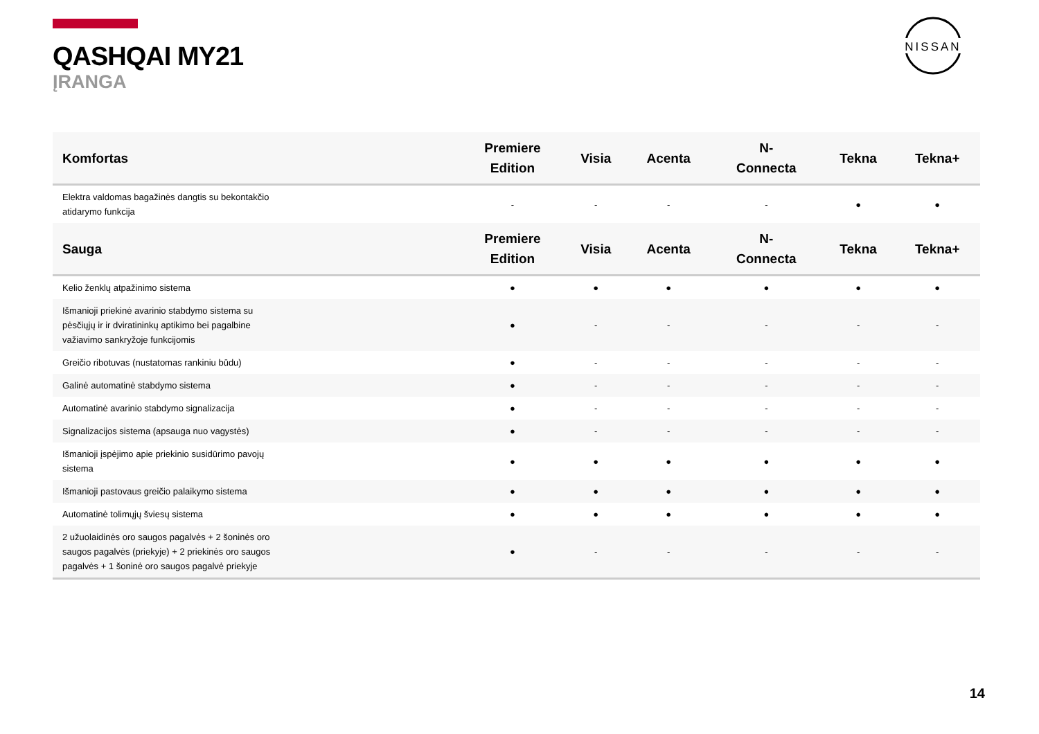QASHQAI MY21
ĮRANGA
NISSAN
| Komfortas | Premiere Edition | Visia | Acenta | N- Connecta | Tekna | Tekna+ |
| --- | --- | --- | --- | --- | --- | --- |
| Elektra valdomas bagažinės dangtis su bekontakčio atidarymo funkcija | - | - | - | - | ● | ● |
| Sauga | Premiere Edition | Visia | Acenta | N- Connecta | Tekna | Tekna+ |
| Kelio ženklų atpažinimo sistema | ● | ● | ● | ● | ● | ● |
| Išmanioji priekinė avarinio stabdymo sistema su pėsčiųjų ir ir dviratininkų aptikimo bei pagalbine važiavimo sankryžoje funkcijomis | ● | - | - | - | - | - |
| Greičio ribotuvas (nustatomas rankiniu būdu) | ● | - | - | - | - | - |
| Galinė automatinė stabdymo sistema | ● | - | - | - | - | - |
| Automatinė avarinio stabdymo signalizacija | ● | - | - | - | - | - |
| Signalizacijos sistema (apsauga nuo vagystės) | ● | - | - | - | - | - |
| Išmanioji įspėjimo apie priekinio susidūrimo pavojų sistema | ● | ● | ● | ● | ● | ● |
| Išmanioji pastovaus greičio palaikymo sistema | ● | ● | ● | ● | ● | ● |
| Automatinė tolimųjų šviesų sistema | ● | ● | ● | ● | ● | ● |
| 2 užuolaidinės oro saugos pagalvės + 2 šoninės oro saugos pagalvės (priekyje) + 2 priekinės oro saugos pagalvės + 1 šoninė oro saugos pagalvė priekyje | ● | - | - | - | - | - |
14